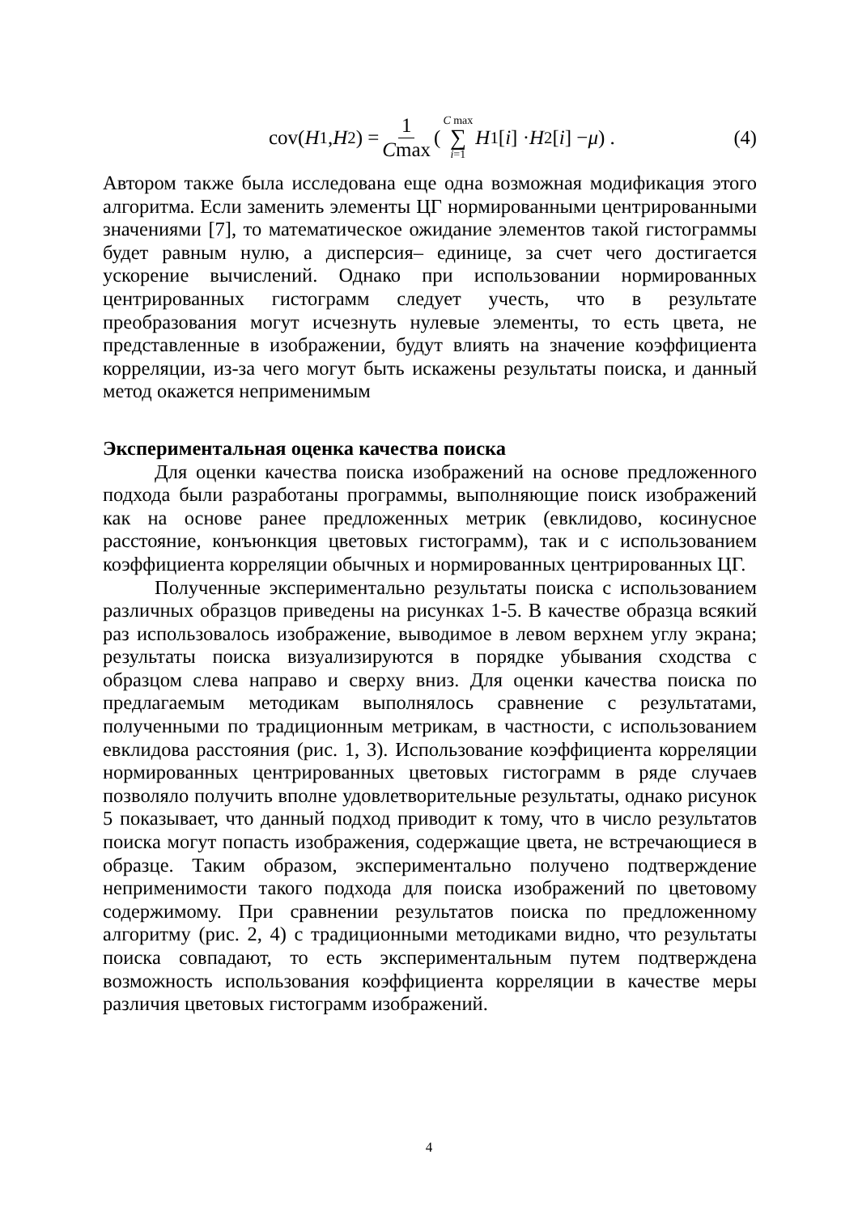cov(H<sub>1</sub>, H<sub>2</sub>) = 1 Cmax ( C max ∑ i=1 H<sub>1</sub>[i] · H<sub>2</sub>[i] − μ) .
(4)
Автором также была исследована еще одна возможная модификация этого алгоритма. Если заменить элементы ЦГ нормированными центрированными значениями [7], то математическое ожидание элементов такой гистограммы будет равным нулю, а дисперсия– единице, за счет чего достигается ускорение вычислений. Однако при использовании нормированных центрированных гистограмм следует учесть, что в результате преобразования могут исчезнуть нулевые элементы, то есть цвета, не представленные в изображении, будут влиять на значение коэффициента корреляции, из-за чего могут быть искажены результаты поиска, и данный метод окажется неприменимым
Экспериментальная оценка качества поиска
Для оценки качества поиска изображений на основе предложенного подхода были разработаны программы, выполняющие поиск изображений как на основе ранее предложенных метрик (евклидово, косинусное расстояние, конъюнкция цветовых гистограмм), так и с использованием коэффициента корреляции обычных и нормированных центрированных ЦГ.
Полученные экспериментально результаты поиска с использованием различных образцов приведены на рисунках 1-5. В качестве образца всякий раз использовалось изображение, выводимое в левом верхнем углу экрана; результаты поиска визуализируются в порядке убывания сходства с образцом слева направо и сверху вниз. Для оценки качества поиска по предлагаемым методикам выполнялось сравнение с результатами, полученными по традиционным метрикам, в частности, с использованием евклидова расстояния (рис. 1, 3). Использование коэффициента корреляции нормированных центрированных цветовых гистограмм в ряде случаев позволяло получить вполне удовлетворительные результаты, однако рисунок 5 показывает, что данный подход приводит к тому, что в число результатов поиска могут попасть изображения, содержащие цвета, не встречающиеся в образце. Таким образом, экспериментально получено подтверждение неприменимости такого подхода для поиска изображений по цветовому содержимому. При сравнении результатов поиска по предложенному алгоритму (рис. 2, 4) с традиционными методиками видно, что результаты поиска совпадают, то есть экспериментальным путем подтверждена возможность использования коэффициента корреляции в качестве меры различия цветовых гистограмм изображений.
4